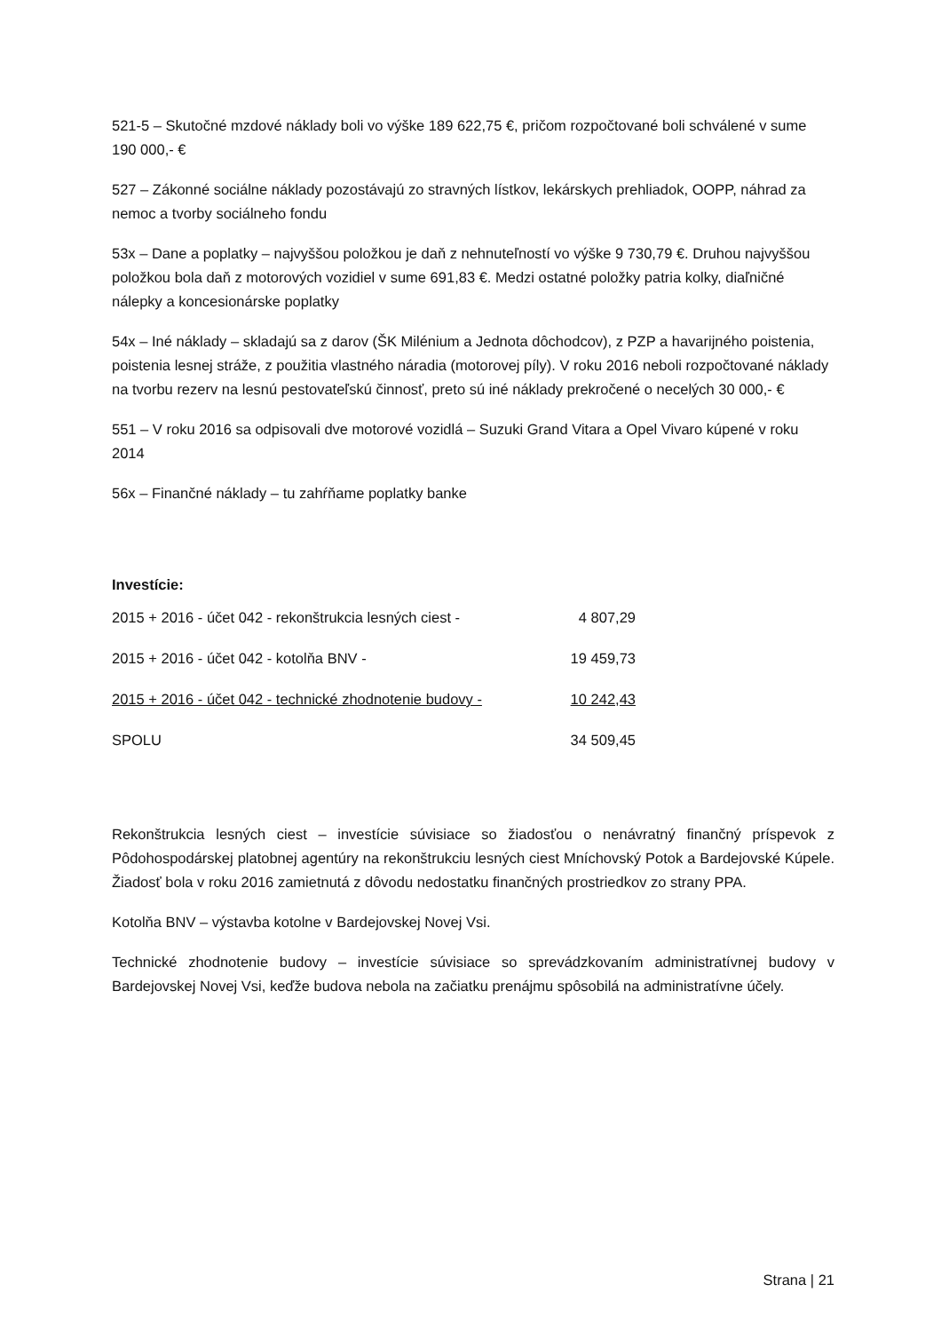521-5 – Skutočné mzdové náklady boli vo výške 189 622,75 €, pričom rozpočtované boli schválené v sume 190 000,- €
527 – Zákonné sociálne náklady pozostávajú zo stravných lístkov, lekárskych prehliadok, OOPP, náhrad za nemoc a tvorby sociálneho fondu
53x – Dane a poplatky – najvyššou položkou je daň z nehnuteľností vo výške 9 730,79 €. Druhou najvyššou položkou bola daň z motorových vozidiel v sume 691,83 €. Medzi ostatné položky patria kolky, diaľničné nálepky a koncesionárske poplatky
54x – Iné náklady – skladajú sa z darov (ŠK Milénium a Jednota dôchodcov), z PZP a havarijného poistenia, poistenia lesnej stráže, z použitia vlastného náradia (motorovej píly). V roku 2016 neboli rozpočtované náklady na tvorbu rezerv na lesnú pestovateľskú činnosť, preto sú iné náklady prekročené o necelých 30 000,- €
551 – V roku 2016 sa odpisovali dve motorové vozidlá – Suzuki Grand Vitara a Opel Vivaro kúpené v roku 2014
56x – Finančné náklady – tu zahŕňame poplatky banke
Investície:
| 2015 + 2016 - účet 042 - rekonštrukcia lesných ciest - | 4 807,29 |
| 2015 + 2016 - účet 042 - kotolňa BNV - | 19 459,73 |
| 2015 + 2016 - účet 042 - technické zhodnotenie budovy - | 10 242,43 |
| SPOLU | 34 509,45 |
Rekonštrukcia lesných ciest – investície súvisiace so žiadosťou o nenávratný finančný príspevok z Pôdohospodárskej platobnej agentúry na rekonštrukciu lesných ciest Mníchovský Potok a Bardejovské Kúpele. Žiadosť bola v roku 2016 zamietnutá z dôvodu nedostatku finančných prostriedkov zo strany PPA.
Kotolňa BNV – výstavba kotolne v Bardejovskej Novej Vsi.
Technické zhodnotenie budovy – investície súvisiace so sprevádzkovaním administratívnej budovy v Bardejovskej Novej Vsi, keďže budova nebola na začiatku prenájmu spôsobilá na administratívne účely.
Strana | 21